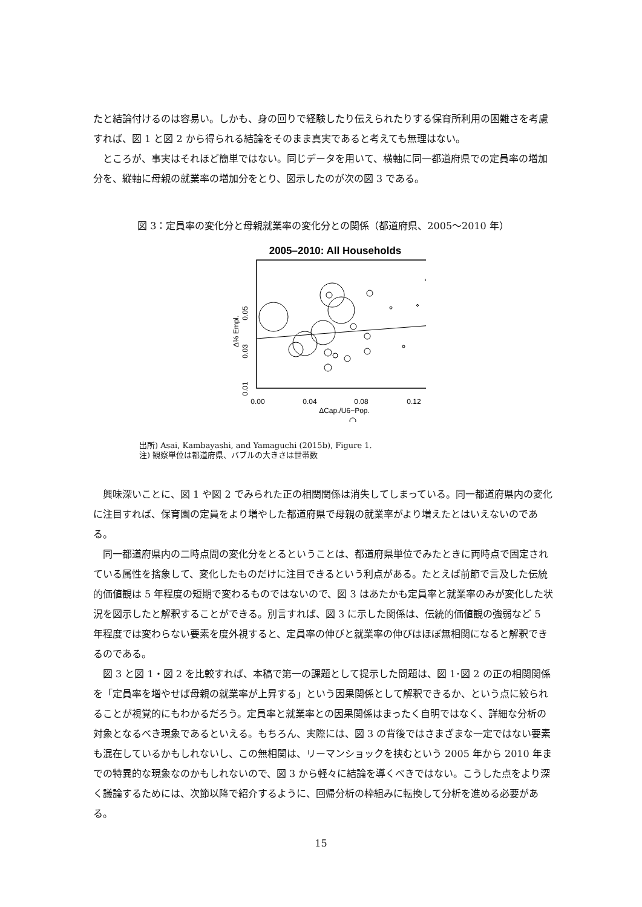たと結論付けるのは容易い。しかも、身の回りで経験したり伝えられたりする保育所利用の困難さを考慮すれば、図 1 と図 2 から得られる結論をそのまま真実であると考えても無理はない。
ところが、事実はそれほど簡単ではない。同じデータを用いて、横軸に同一都道府県での定員率の増加分を、縦軸に母親の就業率の増加分をとり、図示したのが次の図 3 である。
図 3：定員率の変化分と母親就業率の変化分との関係（都道府県、2005～2010 年）
2005–2010: All Households
0.00
0.04
0.08
0.12
ΔCap./U6−Pop.
0.05
0.03
0.01
Δ% Empl.
出所) Asai, Kambayashi, and Yamaguchi (2015b), Figure 1.
注) 観察単位は都道府県、バブルの大きさは世帯数
興味深いことに、図 1 や図 2 でみられた正の相関関係は消失してしまっている。同一都道府県内の変化に注目すれば、保育園の定員をより増やした都道府県で母親の就業率がより増えたとはいえないのである。
同一都道府県内の二時点間の変化分をとるということは、都道府県単位でみたときに両時点で固定されている属性を捨象して、変化したものだけに注目できるという利点がある。たとえば前節で言及した伝統的価値観は 5 年程度の短期で変わるものではないので、図 3 はあたかも定員率と就業率のみが変化した状況を図示したと解釈することができる。別言すれば、図 3 に示した関係は、伝統的価値観の強弱など 5 年程度では変わらない要素を度外視すると、定員率の伸びと就業率の伸びはほぼ無相関になると解釈できるのである。
図 3 と図 1・図 2 を比較すれば、本稿で第一の課題として提示した問題は、図 1･図 2 の正の相関関係を「定員率を増やせば母親の就業率が上昇する」という因果関係として解釈できるか、という点に絞られることが視覚的にもわかるだろう。定員率と就業率との因果関係はまったく自明ではなく、詳細な分析の対象となるべき現象であるといえる。もちろん、実際には、図 3 の背後ではさまざまな一定ではない要素も混在しているかもしれないし、この無相関は、リーマンショックを挟むという 2005 年から 2010 年までの特異的な現象なのかもしれないので、図 3 から軽々に結論を導くべきではない。こうした点をより深く議論するためには、次節以降で紹介するように、回帰分析の枠組みに転換して分析を進める必要がある。
15